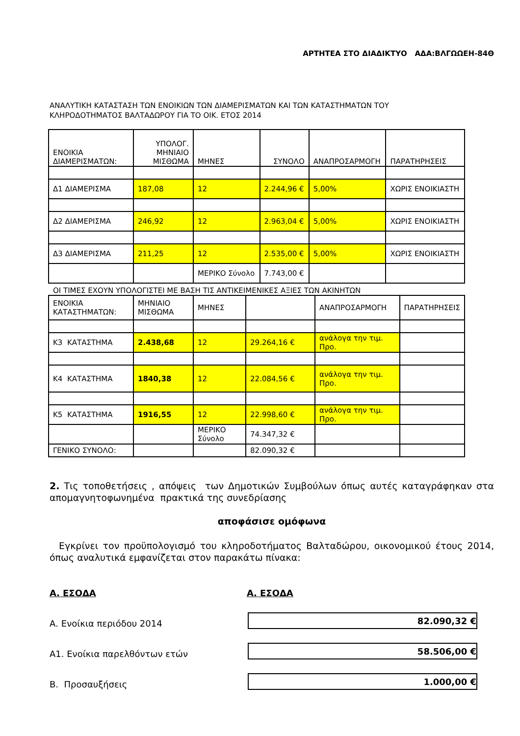ΑΡΤΗΤΕΑ ΣΤΟ ΔΙΑΔΙΚΤΥΟ ΑΔΑ:ΒΛΓΩΩΕΗ-84Θ
ΑΝΑΛΥΤΙΚΗ ΚΑΤΑΣΤΑΣΗ ΤΩΝ ΕΝΟΙΚΙΩΝ ΤΩΝ ΔΙΑΜΕΡΙΣΜΑΤΩΝ ΚΑΙ ΤΩΝ ΚΑΤΑΣΤΗΜΑΤΩΝ ΤΟΥ
ΚΛΗΡΟΔΟΤΗΜΑΤΟΣ ΒΑΛΤΑΔΩΡΟΥ ΓΙΑ ΤΟ ΟΙΚ. ΕΤΟΣ 2014
| ΕΝΟΙΚΙΑ ΔΙΑΜΕΡΙΣΜΑΤΩΝ: | ΥΠΟΛΟΓ. ΜΗΝΙΑΙΟ ΜΙΣΘΩΜΑ | ΜΗΝΕΣ | ΣΥΝΟΛΟ | ΑΝΑΠΡΟΣΑΡΜΟΓΗ | ΠΑΡΑΤΗΡΗΣΕΙΣ |
| Δ1 ΔΙΑΜΕΡΙΣΜΑ | 187,08 | 12 | 2.244,96 € | 5,00% | ΧΩΡΙΣ ΕΝΟΙΚΙΑΣΤΗ |
| Δ2 ΔΙΑΜΕΡΙΣΜΑ | 246,92 | 12 | 2.963,04 € | 5,00% | ΧΩΡΙΣ ΕΝΟΙΚΙΑΣΤΗ |
| Δ3 ΔΙΑΜΕΡΙΣΜΑ | 211,25 | 12 | 2.535,00 € | 5,00% | ΧΩΡΙΣ ΕΝΟΙΚΙΑΣΤΗ |
| | | ΜΕΡΙΚΟ Σύνολο | 7.743,00 € | | |
ΟΙ ΤΙΜΕΣ ΕΧΟΥΝ ΥΠΟΛΟΓΙΣΤΕΙ ΜΕ ΒΑΣΗ ΤΙΣ ΑΝΤΙΚΕΙΜΕΝΙΚΕΣ ΑΞΙΕΣ ΤΩΝ ΑΚΙΝΗΤΩΝ
| ΕΝΟΙΚΙΑ ΚΑΤΑΣΤΗΜΑΤΩΝ: | ΜΗΝΙΑΙΟ ΜΙΣΘΩΜΑ | ΜΗΝΕΣ | | ΑΝΑΠΡΟΣΑΡΜΟΓΗ | ΠΑΡΑΤΗΡΗΣΕΙΣ |
| Κ3 ΚΑΤΑΣΤΗΜΑ | 2.438,68 | 12 | 29.264,16 € | ανάλογα την τιμ. Προ. | |
| Κ4 ΚΑΤΑΣΤΗΜΑ | 1840,38 | 12 | 22.084,56 € | ανάλογα την τιμ. Προ. | |
| Κ5 ΚΑΤΑΣΤΗΜΑ | 1916,55 | 12 | 22.998,60 € | ανάλογα την τιμ. Προ. | |
| | | ΜΕΡΙΚΟ Σύνολο | 74.347,32 € | | |
| ΓΕΝΙΚΟ ΣΥΝΟΛΟ: | | | 82.090,32 € | | |
2. Τις τοποθετήσεις , απόψεις των Δημοτικών Συμβούλων όπως αυτές καταγράφηκαν στα απομαγνητοφωνημένα πρακτικά της συνεδρίασης
αποφάσισε ομόφωνα
Εγκρίνει τον προϋπολογισμό του κληροδοτήματος Βαλταδώρου, οικονομικού έτους 2014, όπως αναλυτικά εμφανίζεται στον παρακάτω πίνακα:
Α. ΕΣΟΔΑ Α. ΕΣΟΔΑ
Α. Ενοίκια περιόδου 2014
82.090,32 €
Α1. Ενοίκια παρελθόντων ετών
58.506,00 €
Β. Προσαυξήσεις
1.000,00 €